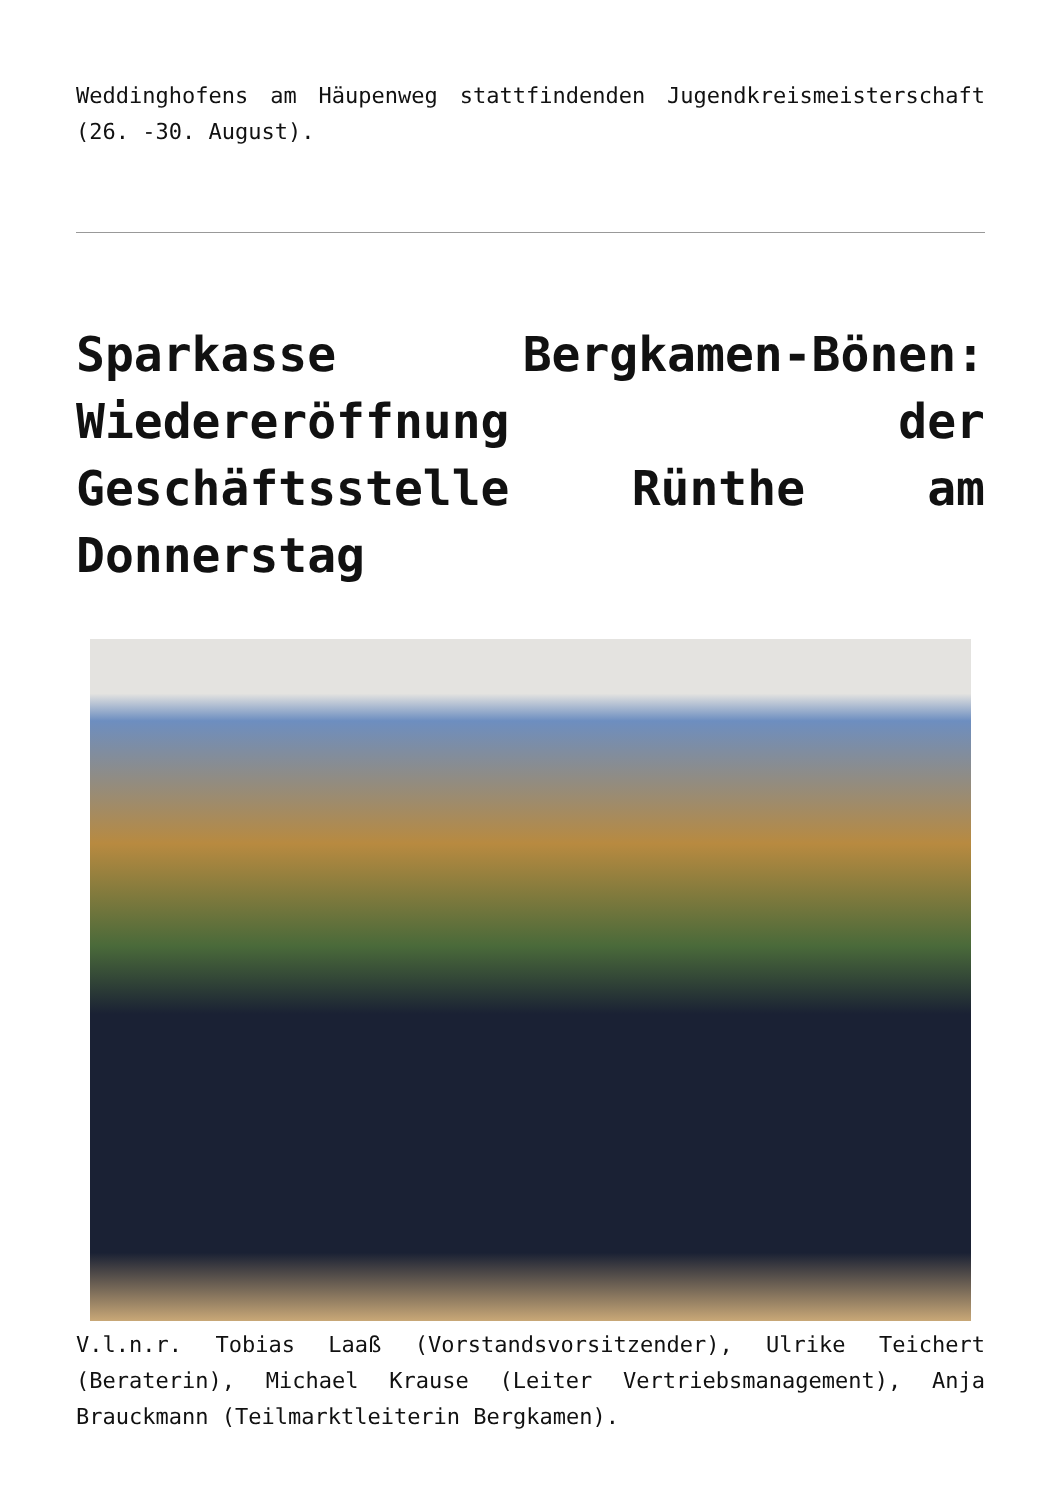Weddinghofens am Häupenweg stattfindenden Jugendkreismeisterschaft (26. -30. August).
Sparkasse Bergkamen-Bönen: Wiedereröffnung der Geschäftsstelle Rünthe am Donnerstag
V.l.n.r. Tobias Laaß (Vorstandsvorsitzender), Ulrike Teichert (Beraterin), Michael Krause (Leiter Vertriebsmanagement), Anja Brauckmann (Teilmarktleiterin Bergkamen).